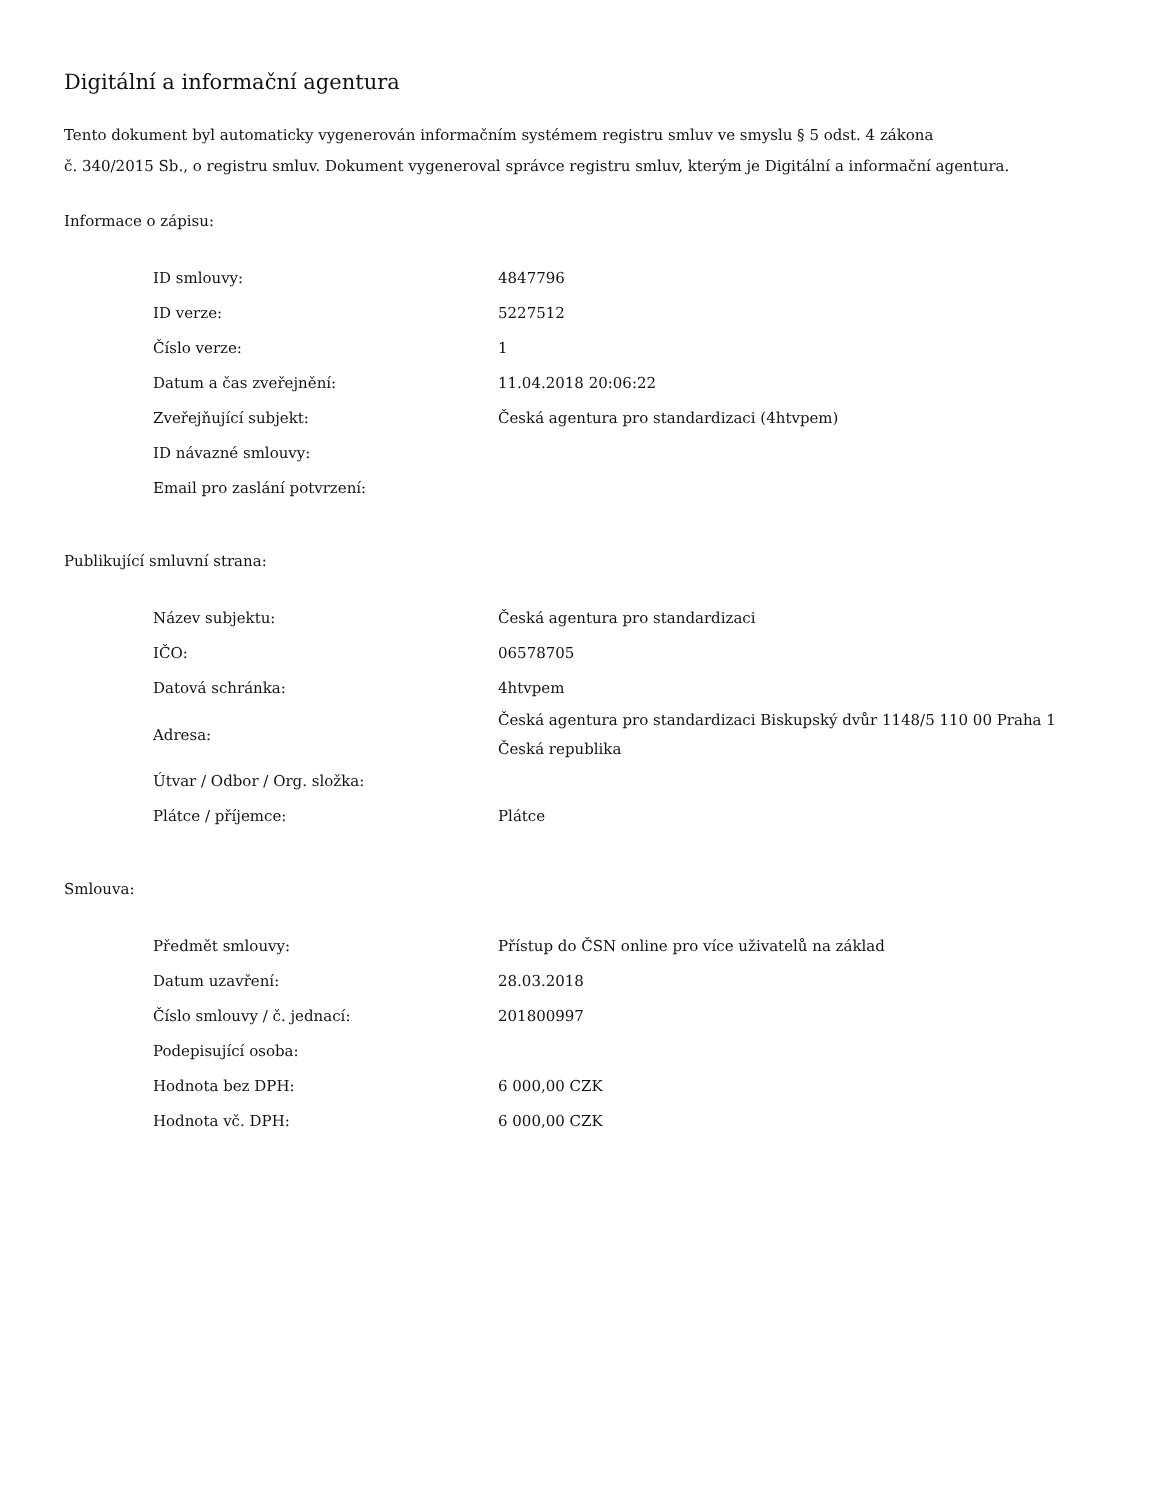Digitální a informační agentura
Tento dokument byl automaticky vygenerován informačním systémem registru smluv ve smyslu § 5 odst. 4 zákona
č. 340/2015 Sb., o registru smluv. Dokument vygeneroval správce registru smluv, kterým je Digitální a informační agentura.
Informace o zápisu:
| ID smlouvy: | 4847796 |
| ID verze: | 5227512 |
| Číslo verze: | 1 |
| Datum a čas zveřejnění: | 11.04.2018 20:06:22 |
| Zveřejňující subjekt: | Česká agentura pro standardizaci (4htvpem) |
| ID návazné smlouvy: | |
| Email pro zaslání potvrzení: | |
Publikující smluvní strana:
| Název subjektu: | Česká agentura pro standardizaci |
| IČO: | 06578705 |
| Datová schránka: | 4htvpem |
| Adresa: | Česká agentura pro standardizaci Biskupský dvůr 1148/5 110 00 Praha 1 Česká republika |
| Útvar / Odbor / Org. složka: | |
| Plátce / příjemce: | Plátce |
Smlouva:
| Předmět smlouvy: | Přístup do ČSN online pro více uživatelů na základ |
| Datum uzavření: | 28.03.2018 |
| Číslo smlouvy / č. jednací: | 201800997 |
| Podepisující osoba: | |
| Hodnota bez DPH: | 6 000,00 CZK |
| Hodnota vč. DPH: | 6 000,00 CZK |